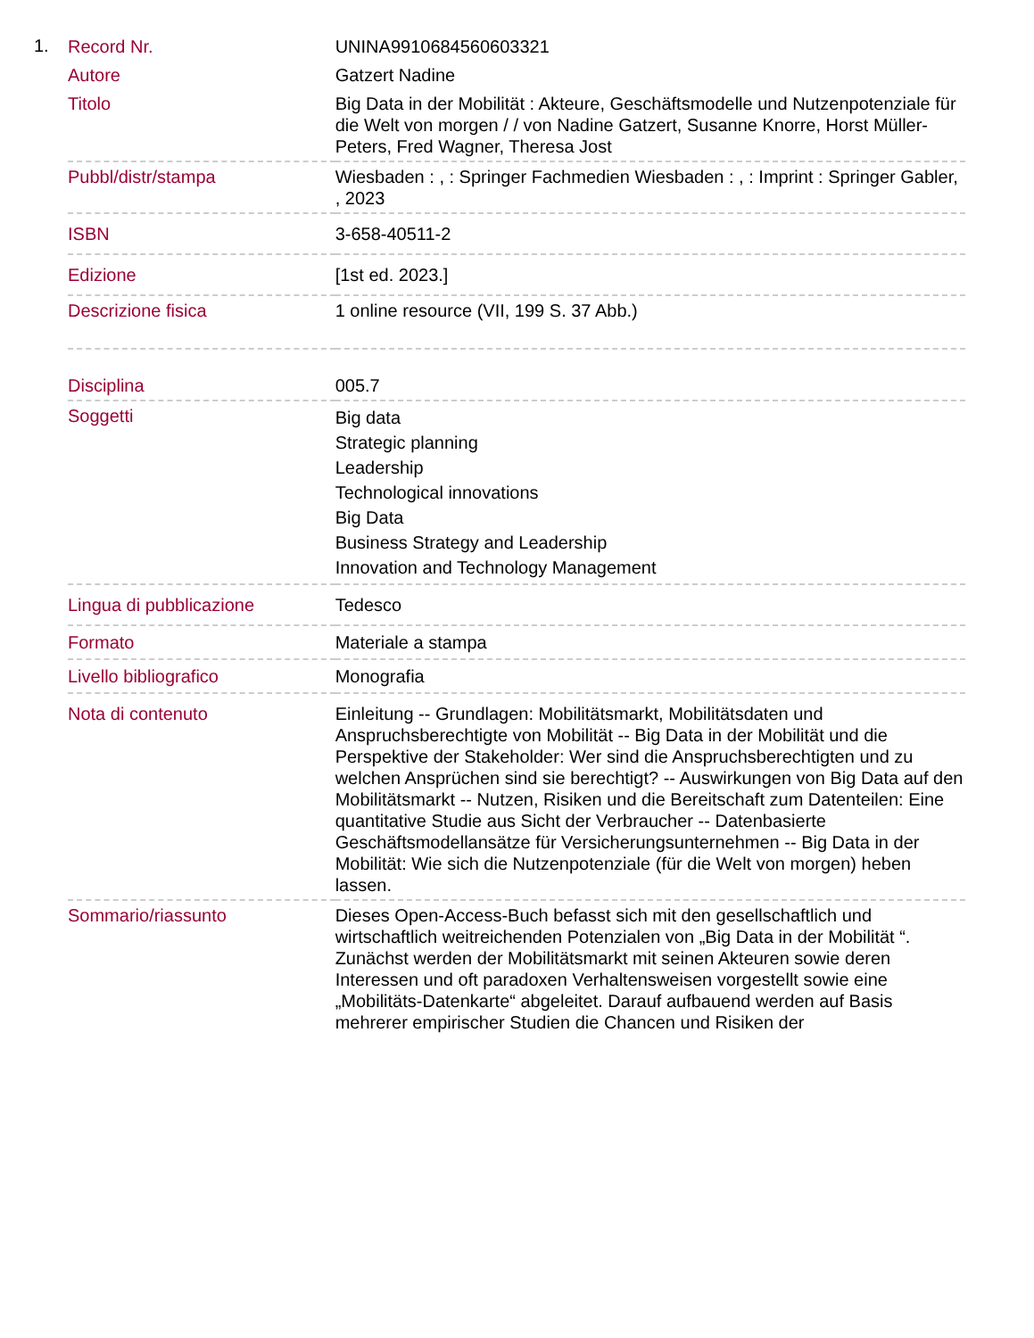1.
| Record Nr. | UNINA9910684560603321 |
| Autore | Gatzert Nadine |
| Titolo | Big Data in der Mobilität : Akteure, Geschäftsmodelle und Nutzenpotenziale für die Welt von morgen / / von Nadine Gatzert, Susanne Knorre, Horst Müller-Peters, Fred Wagner, Theresa Jost |
| Pubbl/distr/stampa | Wiesbaden : , : Springer Fachmedien Wiesbaden : , : Imprint : Springer Gabler, , 2023 |
| ISBN | 3-658-40511-2 |
| Edizione | [1st ed. 2023.] |
| Descrizione fisica | 1 online resource (VII, 199 S. 37 Abb.) |
| Disciplina | 005.7 |
| Soggetti | Big data Strategic planning Leadership Technological innovations Big Data Business Strategy and Leadership Innovation and Technology Management |
| Lingua di pubblicazione | Tedesco |
| Formato | Materiale a stampa |
| Livello bibliografico | Monografia |
| Nota di contenuto | Einleitung -- Grundlagen: Mobilitätsmarkt, Mobilitätsdaten und Anspruchsberechtigte von Mobilität -- Big Data in der Mobilität und die Perspektive der Stakeholder: Wer sind die Anspruchsberechtigten und zu welchen Ansprüchen sind sie berechtigt? -- Auswirkungen von Big Data auf den Mobilitätsmarkt -- Nutzen, Risiken und die Bereitschaft zum Datenteilen: Eine quantitative Studie aus Sicht der Verbraucher -- Datenbasierte Geschäftsmodellansätze für Versicherungsunternehmen -- Big Data in der Mobilität: Wie sich die Nutzenpotenziale (für die Welt von morgen) heben lassen. |
| Sommario/riassunto | Dieses Open-Access-Buch befasst sich mit den gesellschaftlich und wirtschaftlich weitreichenden Potenzialen von „Big Data in der Mobilität “. Zunächst werden der Mobilitätsmarkt mit seinen Akteuren sowie deren Interessen und oft paradoxen Verhaltensweisen vorgestellt sowie eine „Mobilitäts-Datenkarte“ abgeleitet. Darauf aufbauend werden auf Basis mehrerer empirischer Studien die Chancen und Risiken der |